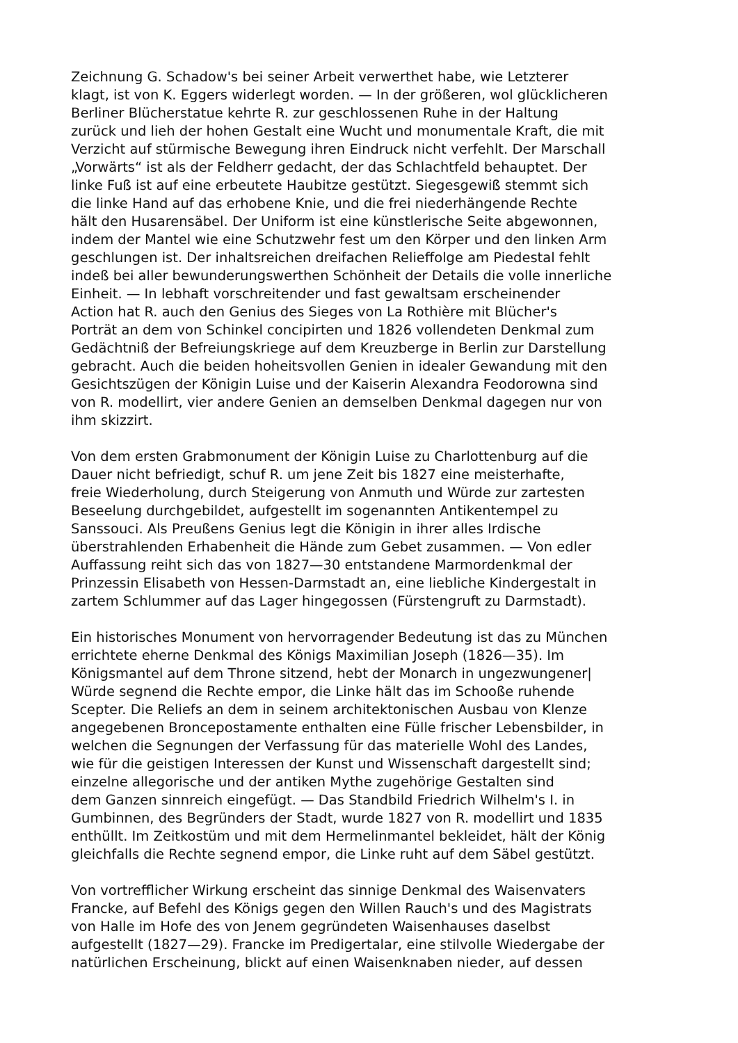Zeichnung G. Schadow's bei seiner Arbeit verwerthet habe, wie Letzterer
klagt, ist von K. Eggers widerlegt worden. — In der größeren, wol glücklicheren
Berliner Blücherstatue kehrte R. zur geschlossenen Ruhe in der Haltung
zurück und lieh der hohen Gestalt eine Wucht und monumentale Kraft, die mit
Verzicht auf stürmische Bewegung ihren Eindruck nicht verfehlt. Der Marschall
„Vorwärts“ ist als der Feldherr gedacht, der das Schlachtfeld behauptet. Der
linke Fuß ist auf eine erbeutete Haubitze gestützt. Siegesgewiß stemmt sich
die linke Hand auf das erhobene Knie, und die frei niederhängende Rechte
hält den Husarensäbel. Der Uniform ist eine künstlerische Seite abgewonnen,
indem der Mantel wie eine Schutzwehr fest um den Körper und den linken Arm
geschlungen ist. Der inhaltsreichen dreifachen Relieffolge am Piedestal fehlt
indeß bei aller bewunderungswerthen Schönheit der Details die volle innerliche
Einheit. — In lebhaft vorschreitender und fast gewaltsam erscheinender
Action hat R. auch den Genius des Sieges von La Rothière mit Blücher's
Porträt an dem von Schinkel concipirten und 1826 vollendeten Denkmal zum
Gedächtniß der Befreiungskriege auf dem Kreuzberge in Berlin zur Darstellung
gebracht. Auch die beiden hoheitsvollen Genien in idealer Gewandung mit den
Gesichtszügen der Königin Luise und der Kaiserin Alexandra Feodorowna sind
von R. modellirt, vier andere Genien an demselben Denkmal dagegen nur von
ihm skizzirt.
Von dem ersten Grabmonument der Königin Luise zu Charlottenburg auf die
Dauer nicht befriedigt, schuf R. um jene Zeit bis 1827 eine meisterhafte,
freie Wiederholung, durch Steigerung von Anmuth und Würde zur zartesten
Beseelung durchgebildet, aufgestellt im sogenannten Antikentempel zu
Sanssouci. Als Preußens Genius legt die Königin in ihrer alles Irdische
überstrahlenden Erhabenheit die Hände zum Gebet zusammen. — Von edler
Auffassung reiht sich das von 1827—30 entstandene Marmordenkmal der
Prinzessin Elisabeth von Hessen-Darmstadt an, eine liebliche Kindergestalt in
zartem Schlummer auf das Lager hingegossen (Fürstengruft zu Darmstadt).
Ein historisches Monument von hervorragender Bedeutung ist das zu München
errichtete eherne Denkmal des Königs Maximilian Joseph (1826—35). Im
Königsmantel auf dem Throne sitzend, hebt der Monarch in ungezwungener|
Würde segnend die Rechte empor, die Linke hält das im Schooße ruhende
Scepter. Die Reliefs an dem in seinem architektonischen Ausbau von Klenze
angegebenen Broncepostamente enthalten eine Fülle frischer Lebensbilder, in
welchen die Segnungen der Verfassung für das materielle Wohl des Landes,
wie für die geistigen Interessen der Kunst und Wissenschaft dargestellt sind;
einzelne allegorische und der antiken Mythe zugehörige Gestalten sind
dem Ganzen sinnreich eingefügt. — Das Standbild Friedrich Wilhelm's I. in
Gumbinnen, des Begründers der Stadt, wurde 1827 von R. modellirt und 1835
enthüllt. Im Zeitkostüm und mit dem Hermelinmantel bekleidet, hält der König
gleichfalls die Rechte segnend empor, die Linke ruht auf dem Säbel gestützt.
Von vortrefflicher Wirkung erscheint das sinnige Denkmal des Waisenvaters
Francke, auf Befehl des Königs gegen den Willen Rauch's und des Magistrats
von Halle im Hofe des von Jenem gegründeten Waisenhauses daselbst
aufgestellt (1827—29). Francke im Predigertalar, eine stilvolle Wiedergabe der
natürlichen Erscheinung, blickt auf einen Waisenknaben nieder, auf dessen